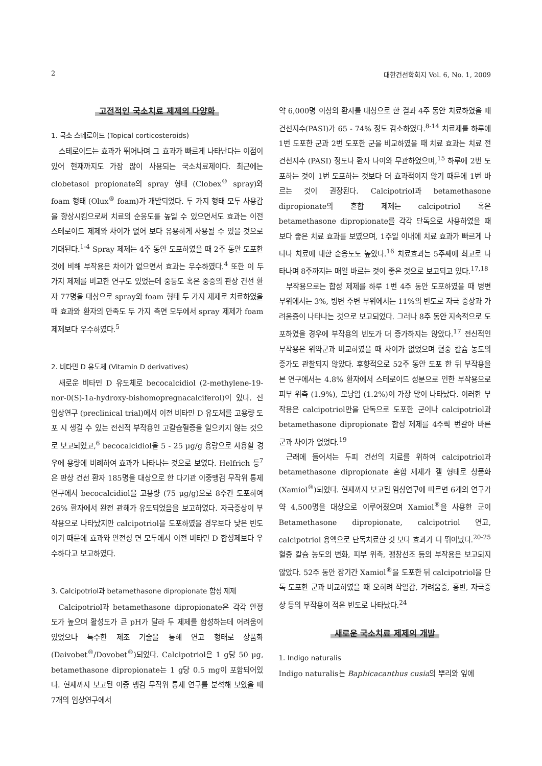2 대한건선학회지 Vol. 6, No. 1, 2009
고전적인 국소치료 제제의 다양화
1. 국소 스테로이드 (Topical corticosteroids)
스테로이드는 효과가 뛰어나며 그 효과가 빠르게 나타난다는 이점이 있어 현재까지도 가장 많이 사용되는 국소치료제이다. 최근에는 clobetasol propionate의 spray 형태 (Clobex<sup>®</sup> spray)와 foam 형태 (Olux<sup>®</sup> foam)가 개발되었다. 두 가지 형태 모두 사용감을 향상시킴으로써 치료의 순응도를 높일 수 있으면서도 효과는 이전 스테로이드 제제와 차이가 없어 보다 유용하게 사용될 수 있을 것으로 기대된다.<sup>1-4</sup> Spray 제제는 4주 동안 도포하였을 때 2주 동안 도포한 것에 비해 부작용은 차이가 없으면서 효과는 우수하였다.<sup>4</sup> 또한 이 두 가지 제제를 비교한 연구도 있었는데 중등도 혹은 중증의 판상 건선 환자 77명을 대상으로 spray와 foam 형태 두 가지 제제로 치료하였을 때 효과와 환자의 만족도 두 가지 측면 모두에서 spray 제제가 foam 제제보다 우수하였다.<sup>5</sup>
2. 비타민 D 유도체 (Vitamin D derivatives)
새로운 비타민 D 유도체로 becocalcidiol (2-methylene-19-nor-0(S)-1a-hydroxy-bishomopregnacalciferol)이 있다. 전 임상연구 (preclinical trial)에서 이전 비타민 D 유도체를 고용량 도포 시 생길 수 있는 전신적 부작용인 고칼슘혈증을 일으키지 않는 것으로 보고되었고,<sup>6</sup> becocalcidiol을 5 - 25 μg/g 용량으로 사용할 경우에 용량에 비례하여 효과가 나타나는 것으로 보였다. Helfrich 등<sup>7</sup>은 판상 건선 환자 185명을 대상으로 한 다기관 이중맹검 무작위 통제 연구에서 becocalcidiol을 고용량 (75 μg/g)으로 8주간 도포하여 26% 환자에서 완전 관해가 유도되었음을 보고하였다. 자극증상이 부작용으로 나타났지만 calcipotriol을 도포하였을 경우보다 낮은 빈도이기 때문에 효과와 안전성 면 모두에서 이전 비타민 D 합성제보다 우수하다고 보고하였다.
3. Calcipotriol과 betamethasone dipropionate 합성 제제
Calcipotriol과 betamethasone dipropionate은 각각 안정도가 높으며 활성도가 큰 pH가 달라 두 제제를 합성하는데 어려움이 있었으나 특수한 제조 기술을 통해 연고 형태로 상품화 (Daivobet<sup>®</sup>/Dovobet<sup>®</sup>)되었다. Calcipotriol은 1 g당 50 μg, betamethasone dipropionate는 1 g당 0.5 mg이 포함되어있다. 현재까지 보고된 이중 맹검 무작위 통제 연구를 분석해 보았을 때 7개의 임상연구에서
약 6,000명 이상의 환자를 대상으로 한 결과 4주 동안 치료하였을 때 건선지수(PASI)가 65 - 74% 정도 감소하였다.<sup>8-14</sup> 치료제를 하루에 1번 도포한 군과 2번 도포한 군을 비교하였을 때 치료 효과는 치료 전 건선지수 (PASI) 정도나 환자 나이와 무관하였으며,<sup>15</sup> 하루에 2번 도포하는 것이 1번 도포하는 것보다 더 효과적이지 않기 때문에 1번 바르는 것이 권장된다. Calcipotriol과 betamethasone dipropionate의 혼합 제제는 calcipotriol 혹은 betamethasone dipropionate를 각각 단독으로 사용하였을 때 보다 좋은 치료 효과를 보였으며, 1주일 이내에 치료 효과가 빠르게 나타나 치료에 대한 순응도도 높았다.<sup>16</sup> 치료효과는 5주째에 최고로 나타나며 8주까지는 매일 바르는 것이 좋은 것으로 보고되고 있다.<sup>17,18</sup>
부작용으로는 합성 제제를 하루 1번 4주 동안 도포하였을 때 병변 부위에서는 3%, 병변 주변 부위에서는 11%의 빈도로 자극 증상과 가려움증이 나타나는 것으로 보고되었다. 그러나 8주 동안 지속적으로 도포하였을 경우에 부작용의 빈도가 더 증가하지는 않았다.<sup>17</sup> 전신적인 부작용은 위약군과 비교하였을 때 차이가 없었으며 혈중 칼슘 농도의 증가도 관찰되지 않았다. 후향적으로 52주 동안 도포 한 뒤 부작용을 본 연구에서는 4.8% 환자에서 스테로이드 성분으로 인한 부작용으로 피부 위축 (1.9%), 모낭염 (1.2%)이 가장 많이 나타났다. 이러한 부작용은 calcipotriol만을 단독으로 도포한 군이나 calcipotriol과 betamethasone dipropionate 합성 제제를 4주씩 번갈아 바른 군과 차이가 없었다.<sup>19</sup>
근래에 들어서는 두피 건선의 치료를 위하여 calcipotriol과 betamethasone dipropionate 혼합 제제가 겔 형태로 상품화 (Xamiol<sup>®</sup>)되었다. 현재까지 보고된 임상연구에 따르면 6개의 연구가 약 4,500명을 대상으로 이루어졌으며 Xamiol<sup>®</sup>을 사용한 군이 Betamethasone dipropionate, calcipotriol 연고, calcipotriol 용액으로 단독치료한 것 보다 효과가 더 뛰어났다.<sup>20-25</sup> 혈중 칼슘 농도의 변화, 피부 위축, 팽창선조 등의 부작용은 보고되지 않았다. 52주 동안 장기간 Xamiol<sup>®</sup>을 도포한 뒤 calcipotriol을 단독 도포한 군과 비교하였을 때 오히려 작열감, 가려움증, 홍반, 자극증상 등의 부작용이 적은 빈도로 나타났다.<sup>24</sup>
새로운 국소치료 제제의 개발
1. Indigo naturalis
Indigo naturalis는 Baphicacanthus cusia의 뿌리와 잎에